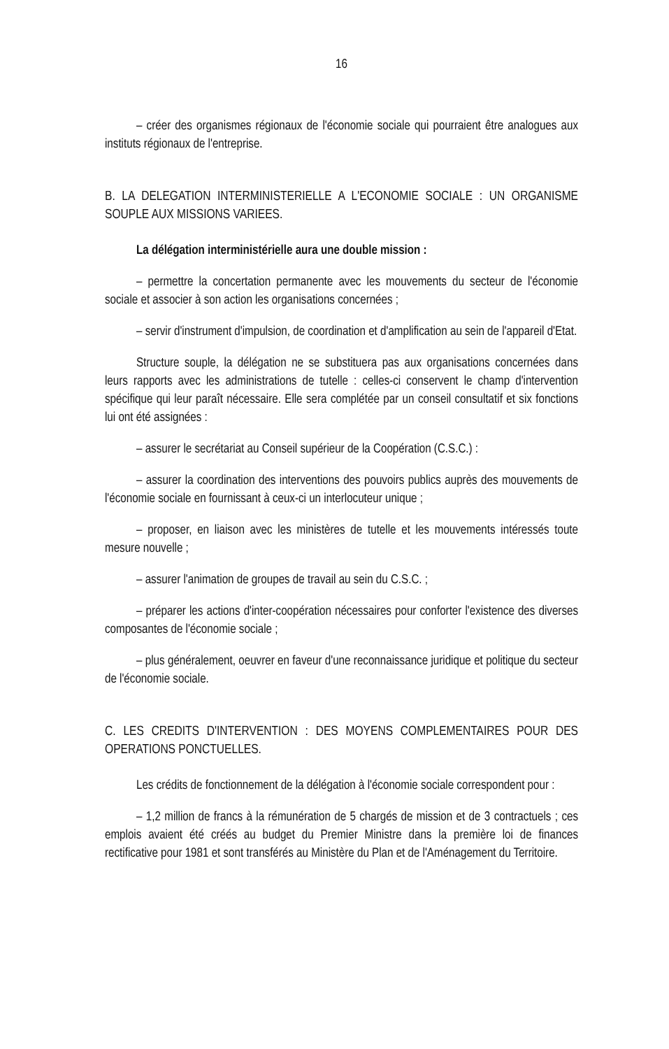16
– créer des organismes régionaux de l'économie sociale qui pourraient être analogues aux instituts régionaux de l'entreprise.
B. LA DELEGATION INTERMINISTERIELLE A L'ECONOMIE SOCIALE : UN ORGANISME SOUPLE AUX MISSIONS VARIEES.
La délégation interministérielle aura une double mission :
– permettre la concertation permanente avec les mouvements du secteur de l'économie sociale et associer à son action les organisations concernées ;
– servir d'instrument d'impulsion, de coordination et d'amplification au sein de l'appareil d'Etat.
Structure souple, la délégation ne se substituera pas aux organisations concernées dans leurs rapports avec les administrations de tutelle : celles-ci conservent le champ d'intervention spécifique qui leur paraît nécessaire. Elle sera complétée par un conseil consultatif et six fonctions lui ont été assignées :
– assurer le secrétariat au Conseil supérieur de la Coopération (C.S.C.) :
– assurer la coordination des interventions des pouvoirs publics auprès des mouvements de l'économie sociale en fournissant à ceux-ci un interlocuteur unique ;
– proposer, en liaison avec les ministères de tutelle et les mouvements intéressés toute mesure nouvelle ;
– assurer l'animation de groupes de travail au sein du C.S.C. ;
– préparer les actions d'inter-coopération nécessaires pour conforter l'existence des diverses composantes de l'économie sociale ;
– plus généralement, oeuvrer en faveur d'une reconnaissance juridique et politique du secteur de l'économie sociale.
C. LES CREDITS D'INTERVENTION : DES MOYENS COMPLEMENTAIRES POUR DES OPERATIONS PONCTUELLES.
Les crédits de fonctionnement de la délégation à l'économie sociale correspondent pour :
– 1,2 million de francs à la rémunération de 5 chargés de mission et de 3 contractuels ; ces emplois avaient été créés au budget du Premier Ministre dans la première loi de finances rectificative pour 1981 et sont transférés au Ministère du Plan et de l'Aménagement du Territoire.